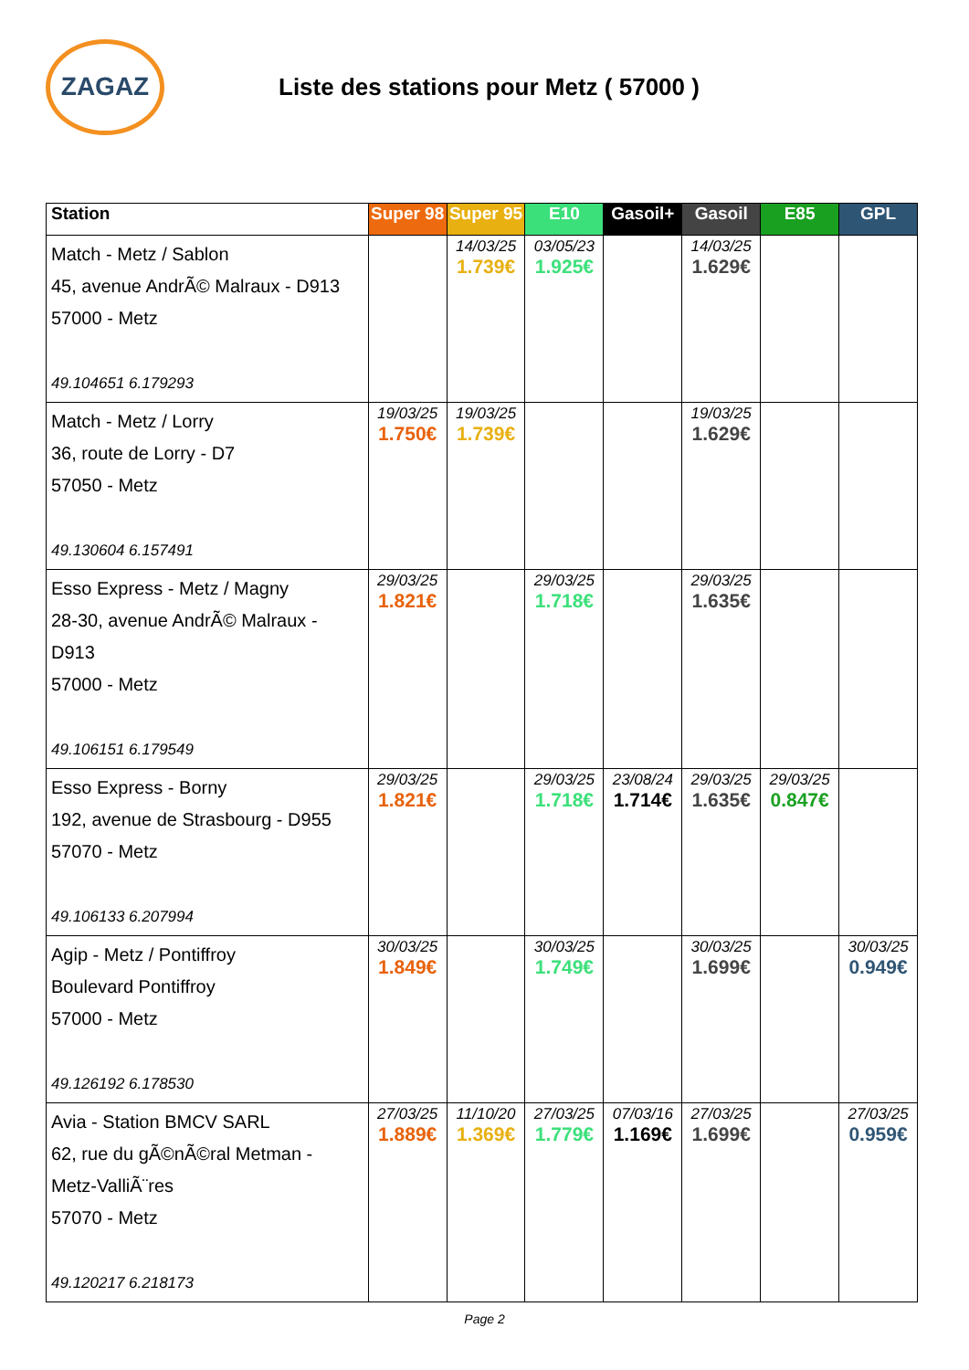ZAGAZ
Liste des stations pour Metz ( 57000 )
| Station | Super 98 | Super 95 | E10 | Gasoil+ | Gasoil | E85 | GPL |
| --- | --- | --- | --- | --- | --- | --- | --- |
| Match - Metz / Sablon 45, avenue AndrÃ© Malraux - D913 57000 - Metz 49.104651 6.179293 | | 14/03/25 1.739€ | 03/05/23 1.925€ | | 14/03/25 1.629€ | | |
| Match - Metz / Lorry 36, route de Lorry - D7 57050 - Metz 49.130604 6.157491 | 19/03/25 1.750€ | 19/03/25 1.739€ | | | 19/03/25 1.629€ | | |
| Esso Express - Metz / Magny 28-30, avenue AndrÃ© Malraux - D913 57000 - Metz 49.106151 6.179549 | 29/03/25 1.821€ | | 29/03/25 1.718€ | | 29/03/25 1.635€ | | |
| Esso Express - Borny 192, avenue de Strasbourg - D955 57070 - Metz 49.106133 6.207994 | 29/03/25 1.821€ | | 29/03/25 1.718€ | 23/08/24 1.714€ | 29/03/25 1.635€ | 29/03/25 0.847€ | |
| Agip - Metz / Pontiffroy Boulevard Pontiffroy 57000 - Metz 49.126192 6.178530 | 30/03/25 1.849€ | | 30/03/25 1.749€ | | 30/03/25 1.699€ | | 30/03/25 0.949€ |
| Avia - Station BMCV SARL 62, rue du gÃ©nÃ©ral Metman - Metz-ValliÃ¨res 57070 - Metz 49.120217 6.218173 | 27/03/25 1.889€ | 11/10/20 1.369€ | 27/03/25 1.779€ | 07/03/16 1.169€ | 27/03/25 1.699€ | | 27/03/25 0.959€ |
Page 2